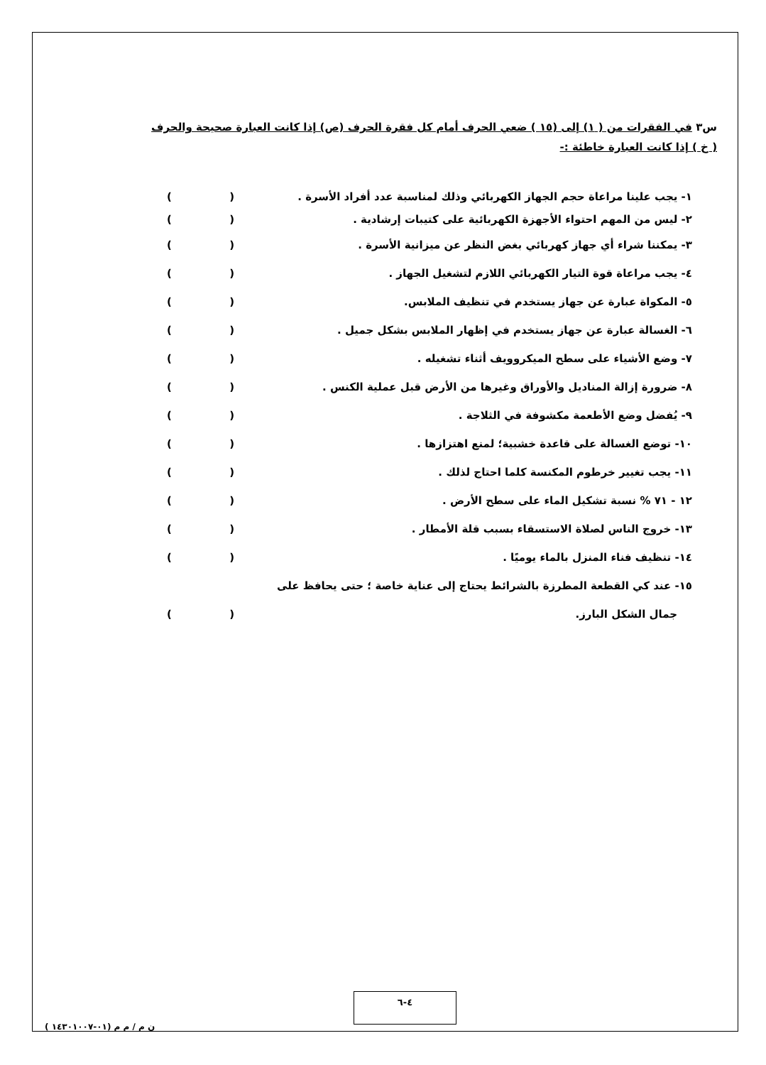س٣ في الفقرات من ( ١) إلى (١٥ ) ضعي الحرف أمام كل فقرة الحرف (ص) إذا كانت العبارة صحيحة والحرف ( خ ) إذا كانت العبارة خاطئة :-
١- يجب علينا مراعاة حجم الجهاز الكهربائي وذلك لمناسبة عدد أفراد الأسرة . ()
٢- ليس من المهم احتواء الأجهزة الكهربائية على كتيبات إرشادية . ()
٣- يمكننا شراء أي جهاز كهربائي بغض النظر عن ميزانية الأسرة . ()
٤- يجب مراعاة قوة التيار الكهربائي اللازم لتشغيل الجهاز . ()
٥- المكواة عبارة عن جهاز يستخدم في تنظيف الملابس. ()
٦- الغسالة عبارة عن جهاز يستخدم في إظهار الملابس بشكل جميل . ()
٧- وضع الأشياء على سطح الميكروويف أثناء تشغيله . ()
٨- ضرورة إزالة المناديل والأوراق وغيرها من الأرض قبل عملية الكنس . ()
٩- يُفضل وضع الأطعمة مكشوفة في الثلاجة . ()
١٠- توضع الغسالة على قاعدة خشبية؛ لمنع اهتزازها . ()
١١- يجب تغيير خرطوم المكنسة كلما احتاج لذلك . ()
١٢ - ٧١ % نسبة تشكيل الماء على سطح الأرض . ()
١٣- خروج الناس لصلاة الاستسقاء بسبب قلة الأمطار . ()
١٤- تنظيف فناء المنزل بالماء يوميًا . ()
١٥- عند كي القطعة المطرزة بالشرائط يحتاج إلى عناية خاصة ؛ حتى يحافظ على
جمال الشكل البارز. ()
٤-٦
ن م / م م (٠١-١٤٣٠١٠٠٧ )